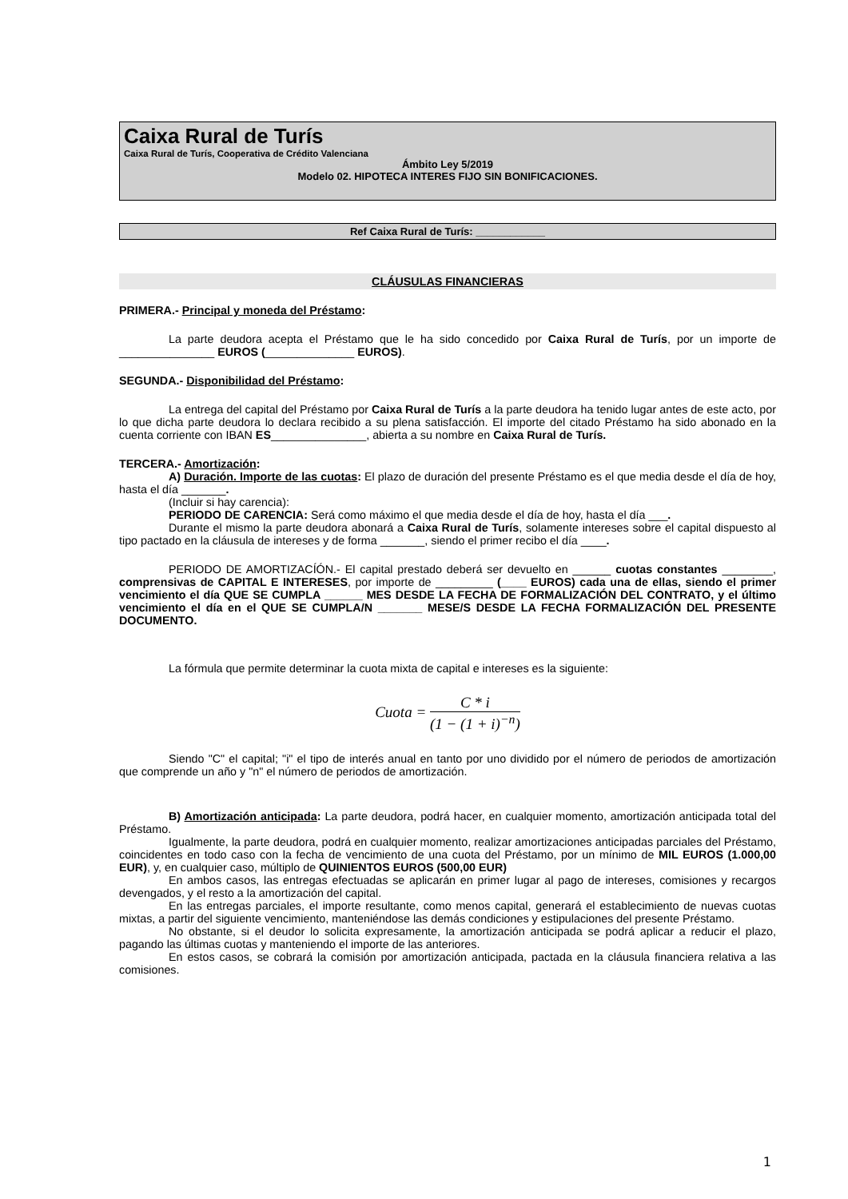Caixa Rural de Turís
Caixa Rural de Turís, Cooperativa de Crédito Valenciana
Ámbito Ley 5/2019
Modelo 02. HIPOTECA INTERES FIJO SIN BONIFICACIONES.
Ref Caixa Rural de Turís: ____________
CLÁUSULAS FINANCIERAS
PRIMERA.- Principal y moneda del Préstamo:
La parte deudora acepta el Préstamo que le ha sido concedido por Caixa Rural de Turís, por un importe de _______________ EUROS (______________ EUROS).
SEGUNDA.- Disponibilidad del Préstamo:
La entrega del capital del Préstamo por Caixa Rural de Turís a la parte deudora ha tenido lugar antes de este acto, por lo que dicha parte deudora lo declara recibido a su plena satisfacción. El importe del citado Préstamo ha sido abonado en la cuenta corriente con IBAN ES_______________, abierta a su nombre en Caixa Rural de Turís.
TERCERA.- Amortización:
A) Duración. Importe de las cuotas: El plazo de duración del presente Préstamo es el que media desde el día de hoy, hasta el día _______.
(Incluir si hay carencia):
PERIODO DE CARENCIA: Será como máximo el que media desde el día de hoy, hasta el día ___.
Durante el mismo la parte deudora abonará a Caixa Rural de Turís, solamente intereses sobre el capital dispuesto al tipo pactado en la cláusula de intereses y de forma _______, siendo el primer recibo el día ____.
PERIODO DE AMORTIZACÍÓN.- El capital prestado deberá ser devuelto en ______ cuotas constantes ________, comprensivas de CAPITAL E INTERESES, por importe de _________ (____ EUROS) cada una de ellas, siendo el primer vencimiento el día QUE SE CUMPLA ______ MES DESDE LA FECHA DE FORMALIZACIÓN DEL CONTRATO, y el último vencimiento el día en el QUE SE CUMPLA/N _______ MESE/S DESDE LA FECHA FORMALIZACIÓN DEL PRESENTE DOCUMENTO.
La fórmula que permite determinar la cuota mixta de capital e intereses es la siguiente:
Cuota = C * i (1 − (1 + i)<sup>−n</sup>)
Siendo "C" el capital; "i" el tipo de interés anual en tanto por uno dividido por el número de periodos de amortización que comprende un año y "n" el número de periodos de amortización.
B) Amortización anticipada: La parte deudora, podrá hacer, en cualquier momento, amortización anticipada total del Préstamo.
Igualmente, la parte deudora, podrá en cualquier momento, realizar amortizaciones anticipadas parciales del Préstamo, coincidentes en todo caso con la fecha de vencimiento de una cuota del Préstamo, por un mínimo de MIL EUROS (1.000,00 EUR), y, en cualquier caso, múltiplo de QUINIENTOS EUROS (500,00 EUR)
En ambos casos, las entregas efectuadas se aplicarán en primer lugar al pago de intereses, comisiones y recargos devengados, y el resto a la amortización del capital.
En las entregas parciales, el importe resultante, como menos capital, generará el establecimiento de nuevas cuotas mixtas, a partir del siguiente vencimiento, manteniéndose las demás condiciones y estipulaciones del presente Préstamo.
No obstante, si el deudor lo solicita expresamente, la amortización anticipada se podrá aplicar a reducir el plazo, pagando las últimas cuotas y manteniendo el importe de las anteriores.
En estos casos, se cobrará la comisión por amortización anticipada, pactada en la cláusula financiera relativa a las comisiones.
1